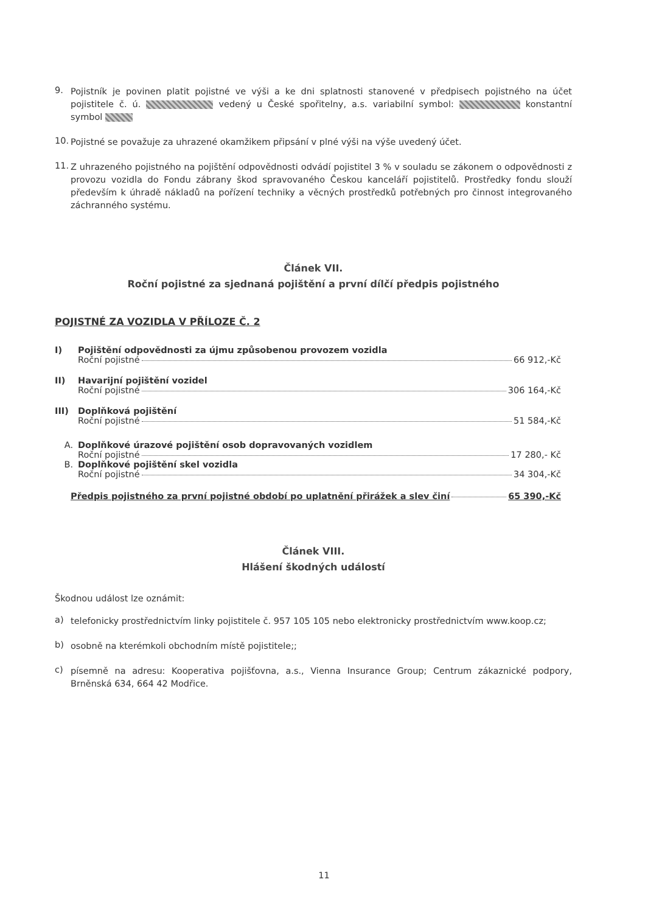9.
Pojistník je povinen platit pojistné ve výši a ke dni splatnosti stanovené v předpisech pojistného na účet pojistitele č. ú. vedený u České spořitelny, a.s. variabilní symbol: konstantní symbol
10.
Pojistné se považuje za uhrazené okamžikem připsání v plné výši na výše uvedený účet.
11.
Z uhrazeného pojistného na pojištění odpovědnosti odvádí pojistitel 3 % v souladu se zákonem o odpovědnosti z provozu vozidla do Fondu zábrany škod spravovaného Českou kanceláří pojistitelů. Prostředky fondu slouží především k úhradě nákladů na pořízení techniky a věcných prostředků potřebných pro činnost integrovaného záchranného systému.
Článek VII.
Roční pojistné za sjednaná pojištění a první dílčí předpis pojistného
POJISTNÉ ZA VOZIDLA V PŘÍLOZE Č. 2
I) Pojištění odpovědnosti za újmu způsobenou provozem vozidla
Roční pojistné 66 912,-Kč
II) Havarijní pojištění vozidel
Roční pojistné 306 164,-Kč
III) Doplňková pojištění
Roční pojistné 51 584,-Kč
A. Doplňkové úrazové pojištění osob dopravovaných vozidlem
Roční pojistné 17 280,- Kč
B. Doplňkové pojištění skel vozidla
Roční pojistné 34 304,-Kč
Předpis pojistného za první pojistné období po uplatnění přirážek a slev činí 65 390,-Kč
Článek VIII.
Hlášení škodných událostí
Škodnou událost lze oznámit:
a)
telefonicky prostřednictvím linky pojistitele č. 957 105 105 nebo elektronicky prostřednictvím www.koop.cz;
b)
osobně na kterémkoli obchodním místě pojistitele;;
c)
písemně na adresu: Kooperativa pojišťovna, a.s., Vienna Insurance Group; Centrum zákaznické podpory, Brněnská 634, 664 42 Modřice.
11